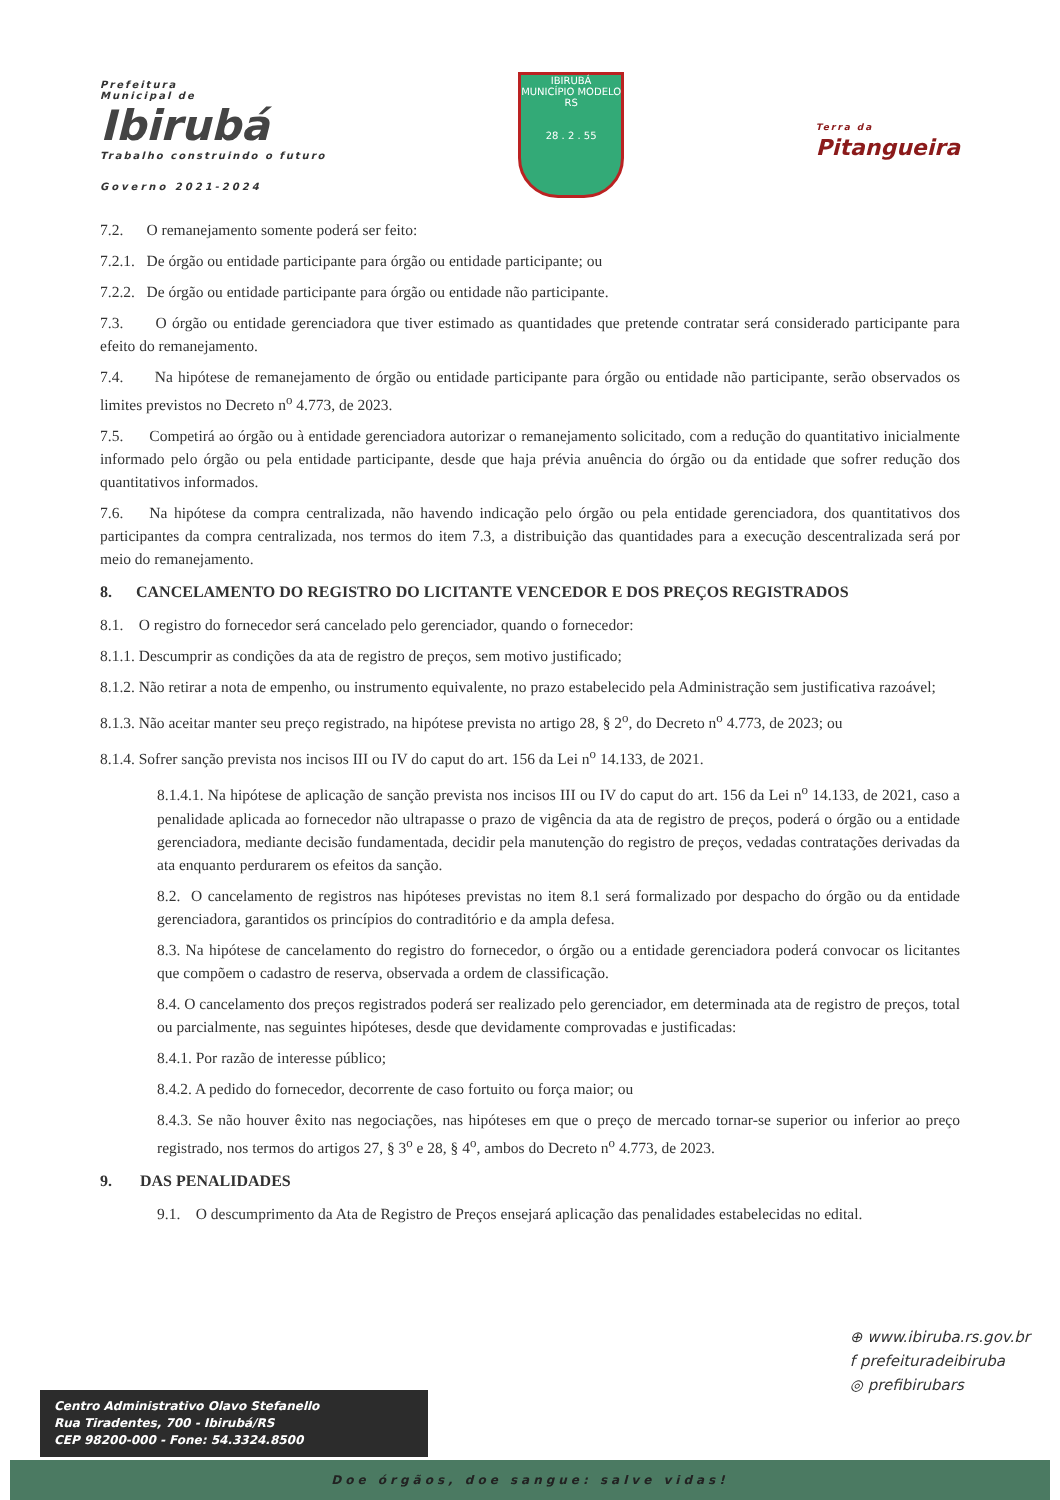Prefeitura
Municipal de
Ibirubá
Trabalho construindo o futuro
Governo 2021-2024
IBIRUBÁ
MUNICÍPIO MODELO RS
28 . 2 . 55
Terra da
Pitangueira
7.2. O remanejamento somente poderá ser feito:
7.2.1. De órgão ou entidade participante para órgão ou entidade participante; ou
7.2.2. De órgão ou entidade participante para órgão ou entidade não participante.
7.3. O órgão ou entidade gerenciadora que tiver estimado as quantidades que pretende contratar será considerado participante para efeito do remanejamento.
7.4. Na hipótese de remanejamento de órgão ou entidade participante para órgão ou entidade não participante, serão observados os limites previstos no Decreto n<sup>o</sup> 4.773, de 2023.
7.5. Competirá ao órgão ou à entidade gerenciadora autorizar o remanejamento solicitado, com a redução do quantitativo inicialmente informado pelo órgão ou pela entidade participante, desde que haja prévia anuência do órgão ou da entidade que sofrer redução dos quantitativos informados.
7.6. Na hipótese da compra centralizada, não havendo indicação pelo órgão ou pela entidade gerenciadora, dos quantitativos dos participantes da compra centralizada, nos termos do item 7.3, a distribuição das quantidades para a execução descentralizada será por meio do remanejamento.
8. CANCELAMENTO DO REGISTRO DO LICITANTE VENCEDOR E DOS PREÇOS REGISTRADOS
8.1. O registro do fornecedor será cancelado pelo gerenciador, quando o fornecedor:
8.1.1. Descumprir as condições da ata de registro de preços, sem motivo justificado;
8.1.2. Não retirar a nota de empenho, ou instrumento equivalente, no prazo estabelecido pela Administração sem justificativa razoável;
8.1.3. Não aceitar manter seu preço registrado, na hipótese prevista no artigo 28, § 2<sup>o</sup>, do Decreto n<sup>o</sup> 4.773, de 2023; ou
8.1.4. Sofrer sanção prevista nos incisos III ou IV do caput do art. 156 da Lei n<sup>o</sup> 14.133, de 2021.
8.1.4.1. Na hipótese de aplicação de sanção prevista nos incisos III ou IV do caput do art. 156 da Lei n<sup>o</sup> 14.133, de 2021, caso a penalidade aplicada ao fornecedor não ultrapasse o prazo de vigência da ata de registro de preços, poderá o órgão ou a entidade gerenciadora, mediante decisão fundamentada, decidir pela manutenção do registro de preços, vedadas contratações derivadas da ata enquanto perdurarem os efeitos da sanção.
8.2. O cancelamento de registros nas hipóteses previstas no item 8.1 será formalizado por despacho do órgão ou da entidade gerenciadora, garantidos os princípios do contraditório e da ampla defesa.
8.3. Na hipótese de cancelamento do registro do fornecedor, o órgão ou a entidade gerenciadora poderá convocar os licitantes que compõem o cadastro de reserva, observada a ordem de classificação.
8.4. O cancelamento dos preços registrados poderá ser realizado pelo gerenciador, em determinada ata de registro de preços, total ou parcialmente, nas seguintes hipóteses, desde que devidamente comprovadas e justificadas:
8.4.1. Por razão de interesse público;
8.4.2. A pedido do fornecedor, decorrente de caso fortuito ou força maior; ou
8.4.3. Se não houver êxito nas negociações, nas hipóteses em que o preço de mercado tornar-se superior ou inferior ao preço registrado, nos termos do artigos 27, § 3<sup>o</sup> e 28, § 4<sup>o</sup>, ambos do Decreto n<sup>o</sup> 4.773, de 2023.
9. DAS PENALIDADES
9.1. O descumprimento da Ata de Registro de Preços ensejará aplicação das penalidades estabelecidas no edital.
⊕ www.ibiruba.rs.gov.br
f prefeituradeibiruba
◎ prefibirubars
Centro Administrativo Olavo Stefanello
Rua Tiradentes, 700 - Ibirubá/RS
CEP 98200-000 - Fone: 54.3324.8500
Doe órgãos, doe sangue: salve vidas!